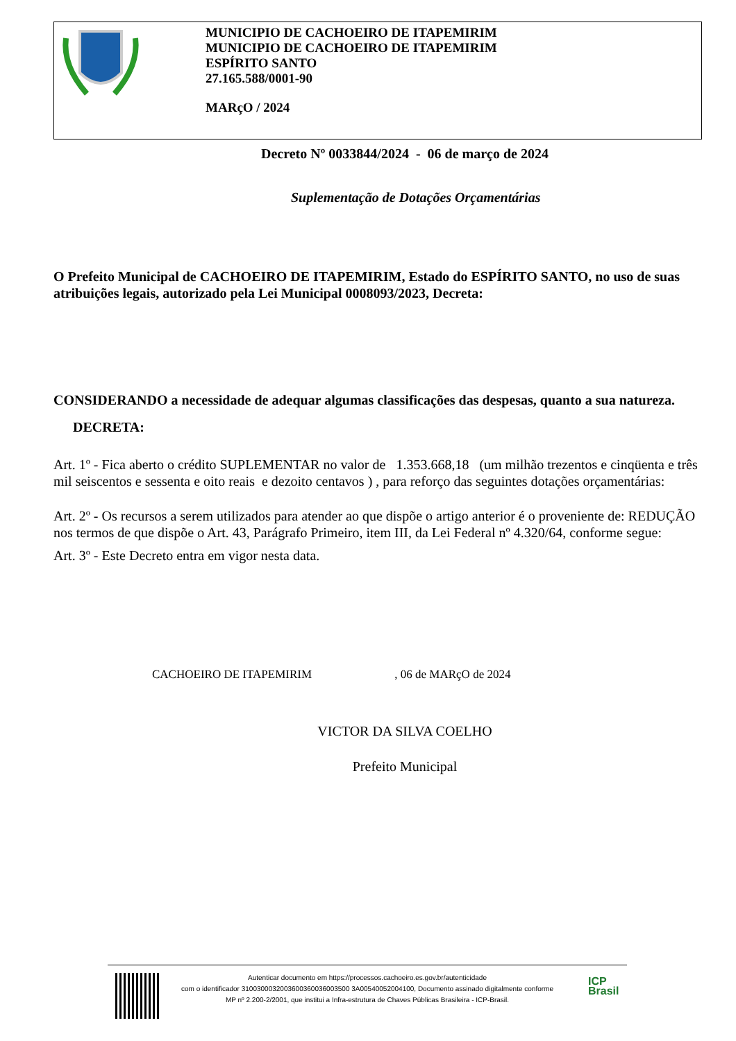MUNICIPIO DE CACHOEIRO DE ITAPEMIRIM
MUNICIPIO DE CACHOEIRO DE ITAPEMIRIM
ESPÍRITO SANTO
27.165.588/0001-90
MARçO / 2024
Decreto Nº 0033844/2024 - 06 de março de 2024
Suplementação de Dotações Orçamentárias
O Prefeito Municipal de CACHOEIRO DE ITAPEMIRIM, Estado do ESPÍRITO SANTO, no uso de suas atribuições legais, autorizado pela Lei Municipal 0008093/2023, Decreta:
CONSIDERANDO a necessidade de adequar algumas classificações das despesas, quanto a sua natureza.
DECRETA:
Art. 1º - Fica aberto o crédito SUPLEMENTAR no valor de 1.353.668,18 (um milhão trezentos e cinqüenta e três mil seiscentos e sessenta e oito reais e dezoito centavos ) , para reforço das seguintes dotações orçamentárias:
Art. 2º - Os recursos a serem utilizados para atender ao que dispõe o artigo anterior é o proveniente de: REDUÇÃO nos termos de que dispõe o Art. 43, Parágrafo Primeiro, item III, da Lei Federal nº 4.320/64, conforme segue:
Art. 3º - Este Decreto entra em vigor nesta data.
CACHOEIRO DE ITAPEMIRIM , 06 de MARçO de 2024
VICTOR DA SILVA COELHO
Prefeito Municipal
Autenticar documento em https://processos.cachoeiro.es.gov.br/autenticidade
com o identificador 3100300032003600360036003500 3A00540052004100, Documento assinado digitalmente conforme
MP nº 2.200-2/2001, que institui a Infra-estrutura de Chaves Públicas Brasileira - ICP-Brasil.
ICP
Brasil